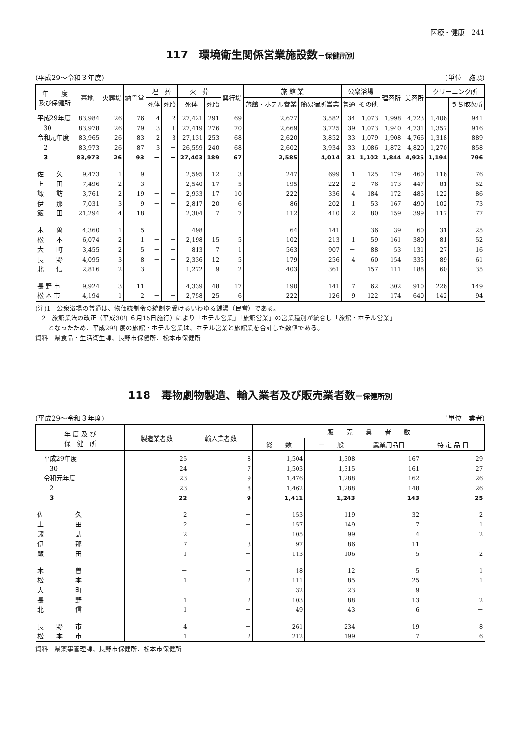医療・健康　241
117　環境衛生関係営業施設数－保健所別
(平成29～令和３年度) (単位　施設)
| 年 度 及び保健所 | 墓地 | 火葬場 | 納骨堂 | 埋 葬 | | 火 葬 | | 興行場 | 旅 館 業 | | 公衆浴場 | | 理容所 | 美容所 | クリーニング所 | |
| --- | --- | --- | --- | --- | --- | --- | --- | --- | --- | --- | --- | --- | --- | --- | --- | --- |
| | | | | 死体 | 死胎 | 死体 | 死胎 | | 旅館・ホテル営業 | 簡易宿所営業 | 普通 | その他 | | | | うち取次所 |
| 平成29年度 | 83,984 | 26 | 76 | 4 | 2 | 27,421 | 291 | 69 | 2,677 | 3,582 | 34 | 1,073 | 1,998 | 4,723 | 1,406 | 941 |
| 30 | 83,978 | 26 | 79 | 3 | 1 | 27,419 | 276 | 70 | 2,669 | 3,725 | 39 | 1,073 | 1,940 | 4,731 | 1,357 | 916 |
| 令和元年度 | 83,965 | 26 | 83 | 2 | 3 | 27,131 | 253 | 68 | 2,620 | 3,852 | 33 | 1,079 | 1,908 | 4,766 | 1,318 | 889 |
| 2 | 83,973 | 26 | 87 | 3 | － | 26,559 | 240 | 68 | 2,602 | 3,934 | 33 | 1,086 | 1,872 | 4,820 | 1,270 | 858 |
| 3 | 83,973 | 26 | 93 | － | － | 27,403 | 189 | 67 | 2,585 | 4,014 | 31 | 1,102 | 1,844 | 4,925 | 1,194 | 796 |
| 佐 久 | 9,473 | 1 | 9 | － | － | 2,595 | 12 | 3 | 247 | 699 | 1 | 125 | 179 | 460 | 116 | 76 |
| 上 田 | 7,496 | 2 | 3 | － | － | 2,540 | 17 | 5 | 195 | 222 | 2 | 76 | 173 | 447 | 81 | 52 |
| 諏 訪 | 3,761 | 2 | 19 | － | － | 2,933 | 17 | 10 | 222 | 336 | 4 | 184 | 172 | 485 | 122 | 86 |
| 伊 那 | 7,031 | 3 | 9 | － | － | 2,817 | 20 | 6 | 86 | 202 | 1 | 53 | 167 | 490 | 102 | 73 |
| 飯 田 | 21,294 | 4 | 18 | － | － | 2,304 | 7 | 7 | 112 | 410 | 2 | 80 | 159 | 399 | 117 | 77 |
| 木 曽 | 4,360 | 1 | 5 | － | － | 498 | － | － | 64 | 141 | － | 36 | 39 | 60 | 31 | 25 |
| 松 本 | 6,074 | 2 | 1 | － | － | 2,198 | 15 | 5 | 102 | 213 | 1 | 59 | 161 | 380 | 81 | 52 |
| 大 町 | 3,455 | 2 | 5 | － | － | 813 | 7 | 1 | 563 | 907 | － | 88 | 53 | 131 | 27 | 16 |
| 長 野 | 4,095 | 3 | 8 | － | － | 2,336 | 12 | 5 | 179 | 256 | 4 | 60 | 154 | 335 | 89 | 61 |
| 北 信 | 2,816 | 2 | 3 | － | － | 1,272 | 9 | 2 | 403 | 361 | － | 157 | 111 | 188 | 60 | 35 |
| 長 野 市 | 9,924 | 3 | 11 | － | － | 4,339 | 48 | 17 | 190 | 141 | 7 | 62 | 302 | 910 | 226 | 149 |
| 松 本 市 | 4,194 | 1 | 2 | － | － | 2,758 | 25 | 6 | 222 | 126 | 9 | 122 | 174 | 640 | 142 | 94 |
(注)1　公衆浴場の普通は、物価統制令の統制を受けるいわゆる銭湯（民営）である。
　2　旅館業法の改正（平成30年６月15日施行）により「ホテル営業」「旅館営業」の営業種別が統合し「旅館・ホテル営業」
　　となったため、平成29年度の旅館・ホテル営業は、ホテル営業と旅館業を合計した数値である。
資料　県食品・生活衛生課、長野市保健所、松本市保健所
118　毒物劇物製造、輸入業者及び販売業者数－保健所別
(平成29～令和３年度) (単位　業者)
| 年 度 及 び 保 健 所 | 製造業者数 | 輸入業者数 | 販 売 業 者 数 | | | |
| --- | --- | --- | --- | --- | --- | --- |
| | | | 総 数 | 一 般 | 農業用品目 | 特 定 品 目 |
| 平成29年度 | 25 | 8 | 1,504 | 1,308 | 167 | 29 |
| 30 | 24 | 7 | 1,503 | 1,315 | 161 | 27 |
| 令和元年度 | 23 | 9 | 1,476 | 1,288 | 162 | 26 |
| 2 | 23 | 8 | 1,462 | 1,288 | 148 | 26 |
| 3 | 22 | 9 | 1,411 | 1,243 | 143 | 25 |
| 佐 久 | 2 | － | 153 | 119 | 32 | 2 |
| 上 田 | 2 | － | 157 | 149 | 7 | 1 |
| 諏 訪 | 2 | － | 105 | 99 | 4 | 2 |
| 伊 那 | 7 | 3 | 97 | 86 | 11 | － |
| 飯 田 | 1 | － | 113 | 106 | 5 | 2 |
| 木 曽 | － | － | 18 | 12 | 5 | 1 |
| 松 本 | 1 | 2 | 111 | 85 | 25 | 1 |
| 大 町 | － | － | 32 | 23 | 9 | － |
| 長 野 | 1 | 2 | 103 | 88 | 13 | 2 |
| 北 信 | 1 | － | 49 | 43 | 6 | － |
| 長 野 市 | 4 | － | 261 | 234 | 19 | 8 |
| 松 本 市 | 1 | 2 | 212 | 199 | 7 | 6 |
資料　県薬事管理課、長野市保健所、松本市保健所